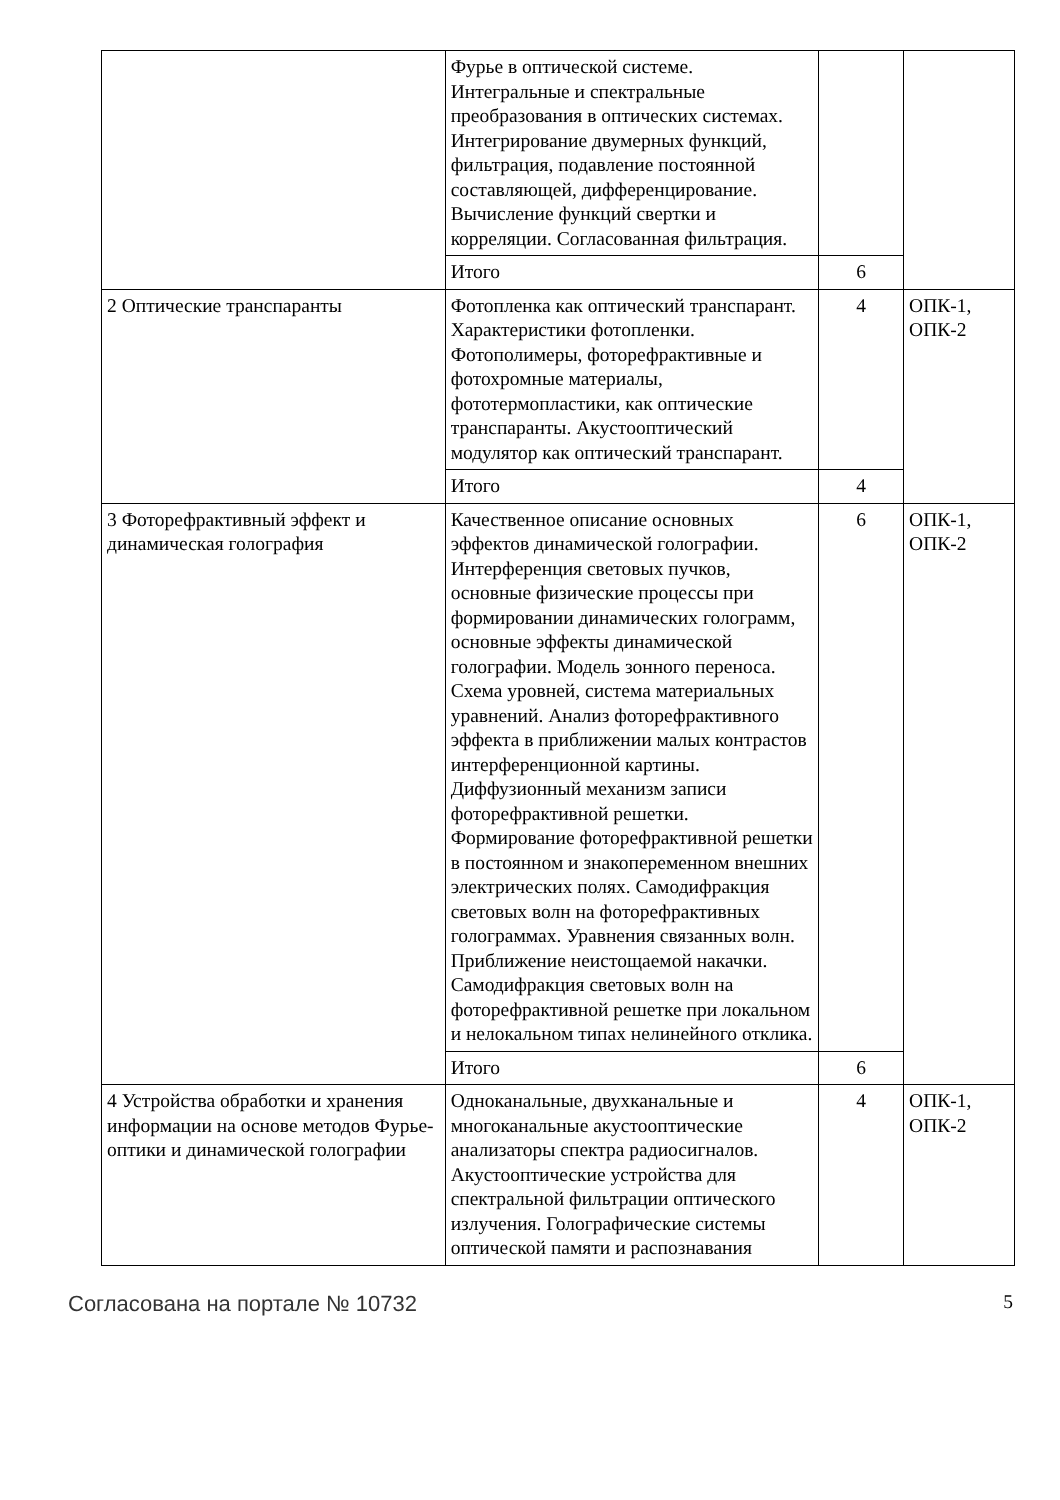| | Фурье в оптической системе. Интегральные и спектральные преобразования в оптических системах. Интегрирование двумерных функций, фильтрация, подавление постоянной составляющей, дифференцирование. Вычисление функций свертки и корреляции. Согласованная фильтрация. | | |
| | Итого | 6 | |
| 2 Оптические транспаранты | Фотопленка как оптический транспарант. Характеристики фотопленки. Фотополимеры, фоторефрактивные и фотохромные материалы, фототермопластики, как оптические транспаранты. Акустооптический модулятор как оптический транспарант. | 4 | ОПК-1, ОПК-2 |
| | Итого | 4 | |
| 3 Фоторефрактивный эффект и динамическая голография | Качественное описание основных эффектов динамической голографии. Интерференция световых пучков, основные физические процессы при формировании динамических голограмм, основные эффекты динамической голографии. Модель зонного переноса. Схема уровней, система материальных уравнений. Анализ фоторефрактивного эффекта в приближении малых контрастов интерференционной картины. Диффузионный механизм записи фоторефрактивной решетки. Формирование фоторефрактивной решетки в постоянном и знакопеременном внешних электрических полях. Самодифракция световых волн на фоторефрактивных голограммах. Уравнения связанных волн. Приближение неистощаемой накачки. Самодифракция световых волн на фоторефрактивной решетке при локальном и нелокальном типах нелинейного отклика. | 6 | ОПК-1, ОПК-2 |
| | Итого | 6 | |
| 4 Устройства обработки и хранения информации на основе методов Фурье-оптики и динамической голографии | Одноканальные, двухканальные и многоканальные акустооптические анализаторы спектра радиосигналов. Акустооптические устройства для спектральной фильтрации оптического излучения. Голографические системы оптической памяти и распознавания | 4 | ОПК-1, ОПК-2 |
Согласована на портале № 10732 5